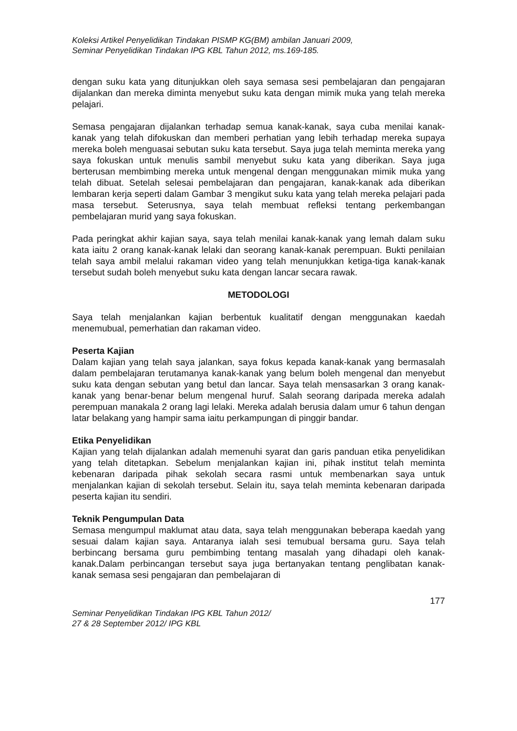Koleksi Artikel Penyelidikan Tindakan PISMP KG(BM) ambilan Januari 2009,
Seminar Penyelidikan Tindakan IPG KBL Tahun 2012, ms.169-185.
dengan suku kata yang ditunjukkan oleh saya semasa sesi pembelajaran dan pengajaran dijalankan dan mereka diminta menyebut suku kata dengan mimik muka yang telah mereka pelajari.
Semasa pengajaran dijalankan terhadap semua kanak-kanak, saya cuba menilai kanak-kanak yang telah difokuskan dan memberi perhatian yang lebih terhadap mereka supaya mereka boleh menguasai sebutan suku kata tersebut. Saya juga telah meminta mereka yang saya fokuskan untuk menulis sambil menyebut suku kata yang diberikan. Saya juga berterusan membimbing mereka untuk mengenal dengan menggunakan mimik muka yang telah dibuat. Setelah selesai pembelajaran dan pengajaran, kanak-kanak ada diberikan lembaran kerja seperti dalam Gambar 3 mengikut suku kata yang telah mereka pelajari pada masa tersebut. Seterusnya, saya telah membuat refleksi tentang perkembangan pembelajaran murid yang saya fokuskan.
Pada peringkat akhir kajian saya, saya telah menilai kanak-kanak yang lemah dalam suku kata iaitu 2 orang kanak-kanak lelaki dan seorang kanak-kanak perempuan. Bukti penilaian telah saya ambil melalui rakaman video yang telah menunjukkan ketiga-tiga kanak-kanak tersebut sudah boleh menyebut suku kata dengan lancar secara rawak.
METODOLOGI
Saya telah menjalankan kajian berbentuk kualitatif dengan menggunakan kaedah menemubual, pemerhatian dan rakaman video.
Peserta Kajian
Dalam kajian yang telah saya jalankan, saya fokus kepada kanak-kanak yang bermasalah dalam pembelajaran terutamanya kanak-kanak yang belum boleh mengenal dan menyebut suku kata dengan sebutan yang betul dan lancar. Saya telah mensasarkan 3 orang kanak-kanak yang benar-benar belum mengenal huruf. Salah seorang daripada mereka adalah perempuan manakala 2 orang lagi lelaki. Mereka adalah berusia dalam umur 6 tahun dengan latar belakang yang hampir sama iaitu perkampungan di pinggir bandar.
Etika Penyelidikan
Kajian yang telah dijalankan adalah memenuhi syarat dan garis panduan etika penyelidikan yang telah ditetapkan. Sebelum menjalankan kajian ini, pihak institut telah meminta kebenaran daripada pihak sekolah secara rasmi untuk membenarkan saya untuk menjalankan kajian di sekolah tersebut. Selain itu, saya telah meminta kebenaran daripada peserta kajian itu sendiri.
Teknik Pengumpulan Data
Semasa mengumpul maklumat atau data, saya telah menggunakan beberapa kaedah yang sesuai dalam kajian saya. Antaranya ialah sesi temubual bersama guru. Saya telah berbincang bersama guru pembimbing tentang masalah yang dihadapi oleh kanak-kanak.Dalam perbincangan tersebut saya juga bertanyakan tentang penglibatan kanak-kanak semasa sesi pengajaran dan pembelajaran di
177
Seminar Penyelidikan Tindakan IPG KBL Tahun 2012/
27 & 28 September 2012/ IPG KBL